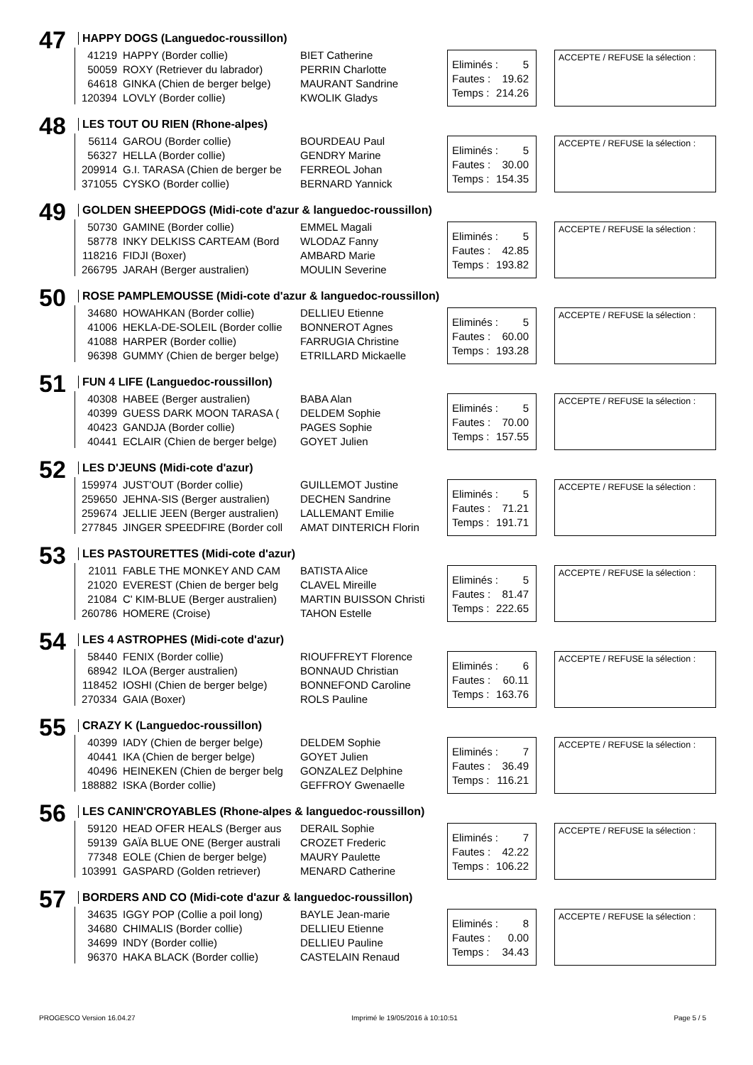47
HAPPY DOGS (Languedoc-roussillon)
| 41219 | HAPPY (Border collie) | BIET Catherine |
| 50059 | ROXY (Retriever du labrador) | PERRIN Charlotte |
| 64618 | GINKA (Chien de berger belge) | MAURANT Sandrine |
| 120394 | LOVLY (Border collie) | KWOLIK Gladys |
Eliminés : 5
Fautes : 19.62
Temps : 214.26
ACCEPTE / REFUSE la sélection :
48 LES TOUT OU RIEN (Rhone-alpes)
| 56114 | GAROU (Border collie) | BOURDEAU Paul |
| 56327 | HELLA (Border collie) | GENDRY Marine |
| 209914 | G.I. TARASA (Chien de berger be | FERREOL Johan |
| 371055 | CYSKO (Border collie) | BERNARD Yannick |
Eliminés : 5
Fautes : 30.00
Temps : 154.35
ACCEPTE / REFUSE la sélection :
49
GOLDEN SHEEPDOGS (Midi-cote d'azur & languedoc-roussillon)
| 50730 | GAMINE (Border collie) | EMMEL Magali |
| 58778 | INKY DELKISS CARTEAM (Bord | WLODAZ Fanny |
| 118216 | FIDJI (Boxer) | AMBARD Marie |
| 266795 | JARAH (Berger australien) | MOULIN Severine |
Eliminés : 5
Fautes : 42.85
Temps : 193.82
ACCEPTE / REFUSE la sélection :
50
ROSE PAMPLEMOUSSE (Midi-cote d'azur & languedoc-roussillon)
| 34680 | HOWAHKAN (Border collie) | DELLIEU Etienne |
| 41006 | HEKLA-DE-SOLEIL (Border collie | BONNEROT Agnes |
| 41088 | HARPER (Border collie) | FARRUGIA Christine |
| 96398 | GUMMY (Chien de berger belge) | ETRILLARD Mickaelle |
Eliminés : 5
Fautes : 60.00
Temps : 193.28
ACCEPTE / REFUSE la sélection :
51
FUN 4 LIFE (Languedoc-roussillon)
| 40308 | HABEE (Berger australien) | BABA Alan |
| 40399 | GUESS DARK MOON TARASA ( | DELDEM Sophie |
| 40423 | GANDJA (Border collie) | PAGES Sophie |
| 40441 | ECLAIR (Chien de berger belge) | GOYET Julien |
Eliminés : 5
Fautes : 70.00
Temps : 157.55
ACCEPTE / REFUSE la sélection :
52 LES D'JEUNS (Midi-cote d'azur)
| 159974 | JUST'OUT (Border collie) | GUILLEMOT Justine |
| 259650 | JEHNA-SIS (Berger australien) | DECHEN Sandrine |
| 259674 | JELLIE JEEN (Berger australien) | LALLEMANT Emilie |
| 277845 | JINGER SPEEDFIRE (Border coll | AMAT DINTERICH Florin |
Eliminés : 5
Fautes : 71.21
Temps : 191.71
ACCEPTE / REFUSE la sélection :
53
LES PASTOURETTES (Midi-cote d'azur)
| 21011 | FABLE THE MONKEY AND CAM | BATISTA Alice |
| 21020 | EVEREST (Chien de berger belg | CLAVEL Mireille |
| 21084 | C' KIM-BLUE (Berger australien) | MARTIN BUISSON Christi |
| 260786 | HOMERE (Croise) | TAHON Estelle |
Eliminés : 5
Fautes : 81.47
Temps : 222.65
ACCEPTE / REFUSE la sélection :
54
LES 4 ASTROPHES (Midi-cote d'azur)
| 58440 | FENIX (Border collie) | RIOUFFREYT Florence |
| 68942 | ILOA (Berger australien) | BONNAUD Christian |
| 118452 | IOSHI (Chien de berger belge) | BONNEFOND Caroline |
| 270334 | GAIA (Boxer) | ROLS Pauline |
Eliminés : 6
Fautes : 60.11
Temps : 163.76
ACCEPTE / REFUSE la sélection :
55 CRAZY K (Languedoc-roussillon)
| 40399 | IADY (Chien de berger belge) | DELDEM Sophie |
| 40441 | IKA (Chien de berger belge) | GOYET Julien |
| 40496 | HEINEKEN (Chien de berger belg | GONZALEZ Delphine |
| 188882 | ISKA (Border collie) | GEFFROY Gwenaelle |
Eliminés : 7
Fautes : 36.49
Temps : 116.21
ACCEPTE / REFUSE la sélection :
56
LES CANIN'CROYABLES (Rhone-alpes & languedoc-roussillon)
| 59120 | HEAD OFER HEALS (Berger aus | DERAIL Sophie |
| 59139 | GAÏA BLUE ONE (Berger australi | CROZET Frederic |
| 77348 | EOLE (Chien de berger belge) | MAURY Paulette |
| 103991 | GASPARD (Golden retriever) | MENARD Catherine |
Eliminés : 7
Fautes : 42.22
Temps : 106.22
ACCEPTE / REFUSE la sélection :
57
BORDERS AND CO (Midi-cote d'azur & languedoc-roussillon)
| 34635 | IGGY POP (Collie a poil long) | BAYLE Jean-marie |
| 34680 | CHIMALIS (Border collie) | DELLIEU Etienne |
| 34699 | INDY (Border collie) | DELLIEU Pauline |
| 96370 | HAKA BLACK (Border collie) | CASTELAIN Renaud |
Eliminés : 8
Fautes : 0.00
Temps : 34.43
ACCEPTE / REFUSE la sélection :
PROGESCO Version 16.04.27 Imprimé le 19/05/2016 à 10:10:51 Page 5 / 5